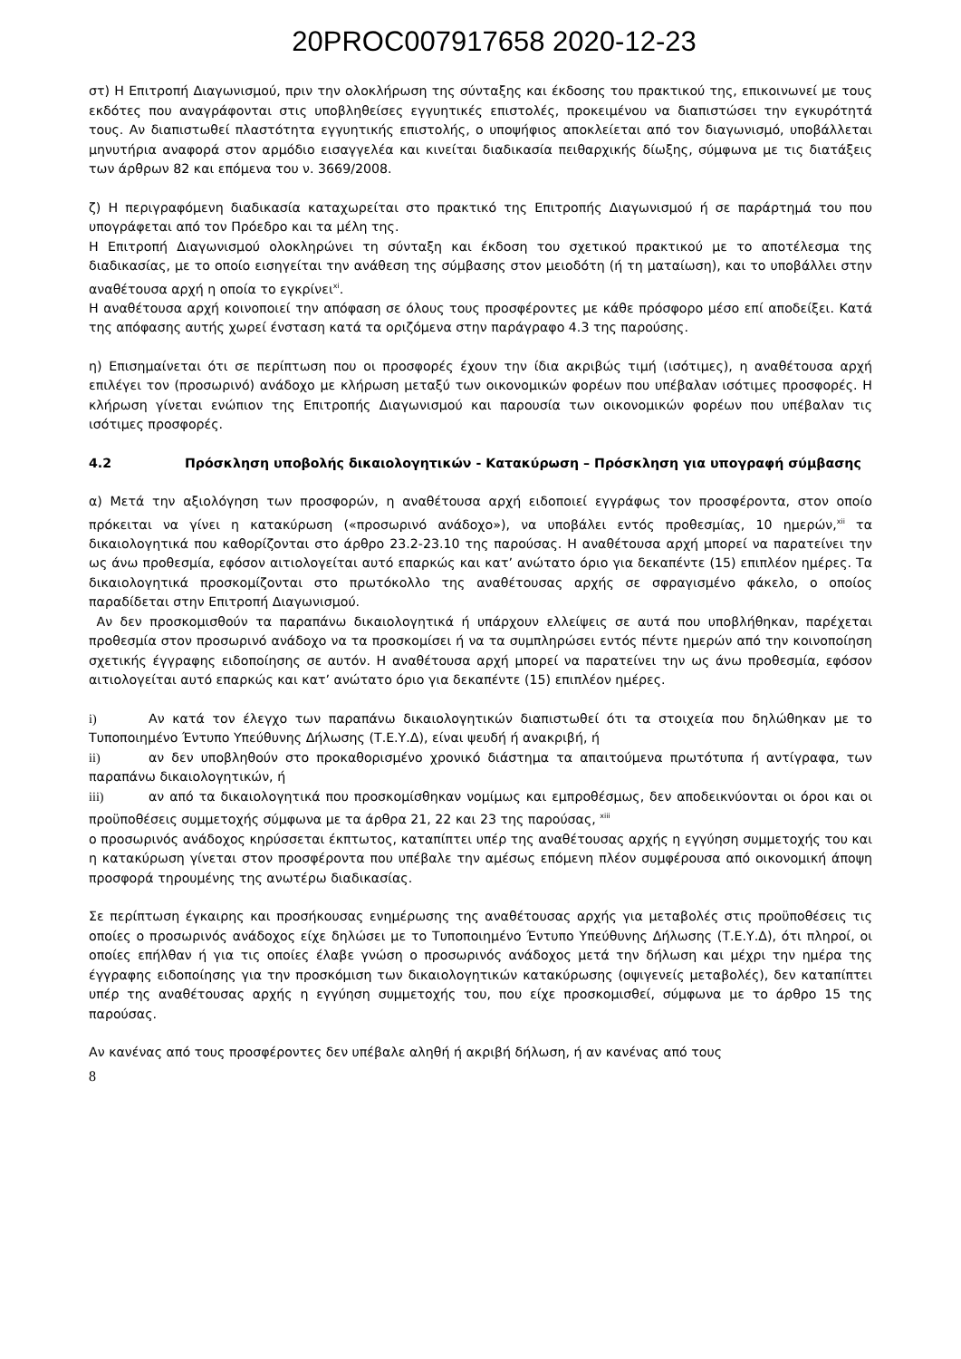20PROC007917658 2020-12-23
στ) Η Επιτροπή Διαγωνισμού, πριν την ολοκλήρωση της σύνταξης και έκδοσης του πρακτικού της, επικοινωνεί με τους εκδότες που αναγράφονται στις υποβληθείσες εγγυητικές επιστολές, προκειμένου να διαπιστώσει την εγκυρότητά τους. Αν διαπιστωθεί πλαστότητα εγγυητικής επιστολής, ο υποψήφιος αποκλείεται από τον διαγωνισμό, υποβάλλεται μηνυτήρια αναφορά στον αρμόδιο εισαγγελέα και κινείται διαδικασία πειθαρχικής δίωξης, σύμφωνα με τις διατάξεις των άρθρων 82 και επόμενα του ν. 3669/2008.
ζ) Η περιγραφόμενη διαδικασία καταχωρείται στο πρακτικό της Επιτροπής Διαγωνισμού ή σε παράρτημά του που υπογράφεται από τον Πρόεδρο και τα μέλη της.
Η Επιτροπή Διαγωνισμού ολοκληρώνει τη σύνταξη και έκδοση του σχετικού πρακτικού με το αποτέλεσμα της διαδικασίας, με το οποίο εισηγείται την ανάθεση της σύμβασης στον μειοδότη (ή τη ματαίωση), και το υποβάλλει στην αναθέτουσα αρχή η οποία το εγκρίνει<sup>xi</sup>.
Η αναθέτουσα αρχή κοινοποιεί την απόφαση σε όλους τους προσφέροντες με κάθε πρόσφορο μέσο επί αποδείξει. Κατά της απόφασης αυτής χωρεί ένσταση κατά τα οριζόμενα στην παράγραφο 4.3 της παρούσης.
η) Επισημαίνεται ότι σε περίπτωση που οι προσφορές έχουν την ίδια ακριβώς τιμή (ισότιμες), η αναθέτουσα αρχή επιλέγει τον (προσωρινό) ανάδοχο με κλήρωση μεταξύ των οικονομικών φορέων που υπέβαλαν ισότιμες προσφορές. Η κλήρωση γίνεται ενώπιον της Επιτροπής Διαγωνισμού και παρουσία των οικονομικών φορέων που υπέβαλαν τις ισότιμες προσφορές.
4.2 Πρόσκληση υποβολής δικαιολογητικών - Κατακύρωση – Πρόσκληση για υπογραφή σύμβασης
α) Μετά την αξιολόγηση των προσφορών, η αναθέτουσα αρχή ειδοποιεί εγγράφως τον προσφέροντα, στον οποίο πρόκειται να γίνει η κατακύρωση («προσωρινό ανάδοχο»), να υποβάλει εντός προθεσμίας, 10 ημερών,<sup>xii</sup> τα δικαιολογητικά που καθορίζονται στο άρθρο 23.2-23.10 της παρούσας. Η αναθέτουσα αρχή μπορεί να παρατείνει την ως άνω προθεσμία, εφόσον αιτιολογείται αυτό επαρκώς και κατ’ ανώτατο όριο για δεκαπέντε (15) επιπλέον ημέρες. Τα δικαιολογητικά προσκομίζονται στο πρωτόκολλο της αναθέτουσας αρχής σε σφραγισμένο φάκελο, ο οποίος παραδίδεται στην Επιτροπή Διαγωνισμού.
Αν δεν προσκομισθούν τα παραπάνω δικαιολογητικά ή υπάρχουν ελλείψεις σε αυτά που υποβλήθηκαν, παρέχεται προθεσμία στον προσωρινό ανάδοχο να τα προσκομίσει ή να τα συμπληρώσει εντός πέντε ημερών από την κοινοποίηση σχετικής έγγραφης ειδοποίησης σε αυτόν. Η αναθέτουσα αρχή μπορεί να παρατείνει την ως άνω προθεσμία, εφόσον αιτιολογείται αυτό επαρκώς και κατ’ ανώτατο όριο για δεκαπέντε (15) επιπλέον ημέρες.
i) Αν κατά τον έλεγχο των παραπάνω δικαιολογητικών διαπιστωθεί ότι τα στοιχεία που δηλώθηκαν με το Τυποποιημένο Έντυπο Υπεύθυνης Δήλωσης (Τ.Ε.Υ.Δ), είναι ψευδή ή ανακριβή, ή
ii) αν δεν υποβληθούν στο προκαθορισμένο χρονικό διάστημα τα απαιτούμενα πρωτότυπα ή αντίγραφα, των παραπάνω δικαιολογητικών, ή
iii) αν από τα δικαιολογητικά που προσκομίσθηκαν νομίμως και εμπροθέσμως, δεν αποδεικνύονται οι όροι και οι προϋποθέσεις συμμετοχής σύμφωνα με τα άρθρα 21, 22 και 23 της παρούσας, <sup>xiii</sup>
ο προσωρινός ανάδοχος κηρύσσεται έκπτωτος, καταπίπτει υπέρ της αναθέτουσας αρχής η εγγύηση συμμετοχής του και η κατακύρωση γίνεται στον προσφέροντα που υπέβαλε την αμέσως επόμενη πλέον συμφέρουσα από οικονομική άποψη προσφορά τηρουμένης της ανωτέρω διαδικασίας.
Σε περίπτωση έγκαιρης και προσήκουσας ενημέρωσης της αναθέτουσας αρχής για μεταβολές στις προϋποθέσεις τις οποίες ο προσωρινός ανάδοχος είχε δηλώσει με το Τυποποιημένο Έντυπο Υπεύθυνης Δήλωσης (Τ.Ε.Υ.Δ), ότι πληροί, οι οποίες επήλθαν ή για τις οποίες έλαβε γνώση ο προσωρινός ανάδοχος μετά την δήλωση και μέχρι την ημέρα της έγγραφης ειδοποίησης για την προσκόμιση των δικαιολογητικών κατακύρωσης (οψιγενείς μεταβολές), δεν καταπίπτει υπέρ της αναθέτουσας αρχής η εγγύηση συμμετοχής του, που είχε προσκομισθεί, σύμφωνα με το άρθρο 15 της παρούσας.
Αν κανένας από τους προσφέροντες δεν υπέβαλε αληθή ή ακριβή δήλωση, ή αν κανένας από τους
8